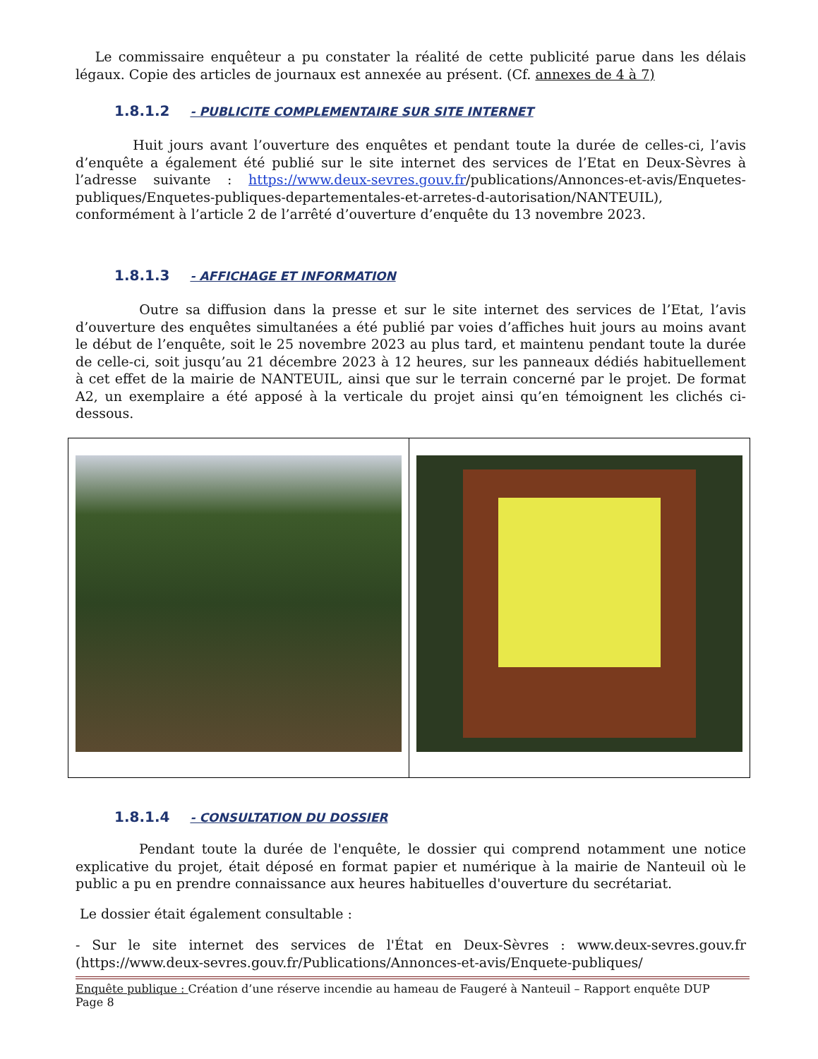Le commissaire enquêteur a pu constater la réalité de cette publicité parue dans les délais légaux. Copie des articles de journaux est annexée au présent. (Cf. annexes de 4 à 7)
1.8.1.2 - PUBLICITE COMPLEMENTAIRE SUR SITE INTERNET
Huit jours avant l’ouverture des enquêtes et pendant toute la durée de celles-ci, l’avis d’enquête a également été publié sur le site internet des services de l’Etat en Deux-Sèvres à l’adresse suivante : https://www.deux-sevres.gouv.fr/publications/Annonces-et-avis/Enquetes-publiques/Enquetes-publiques-departementales-et-arretes-d-autorisation/NANTEUIL), conformément à l’article 2 de l’arrêté d’ouverture d’enquête du 13 novembre 2023.
1.8.1.3 - AFFICHAGE ET INFORMATION
Outre sa diffusion dans la presse et sur le site internet des services de l’Etat, l’avis d’ouverture des enquêtes simultanées a été publié par voies d’affiches huit jours au moins avant le début de l’enquête, soit le 25 novembre 2023 au plus tard, et maintenu pendant toute la durée de celle-ci, soit jusqu’au 21 décembre 2023 à 12 heures, sur les panneaux dédiés habituellement à cet effet de la mairie de NANTEUIL, ainsi que sur le terrain concerné par le projet. De format A2, un exemplaire a été apposé à la verticale du projet ainsi qu’en témoignent les clichés ci-dessous.
1.8.1.4 - CONSULTATION DU DOSSIER
Pendant toute la durée de l'enquête, le dossier qui comprend notamment une notice explicative du projet, était déposé en format papier et numérique à la mairie de Nanteuil où le public a pu en prendre connaissance aux heures habituelles d'ouverture du secrétariat.
Le dossier était également consultable :
- Sur le site internet des services de l'État en Deux-Sèvres : www.deux-sevres.gouv.fr (https://www.deux-sevres.gouv.fr/Publications/Annonces-et-avis/Enquete-publiques/
Enquête publique : Création d’une réserve incendie au hameau de Faugeré à Nanteuil – Rapport enquête DUP
Page 8